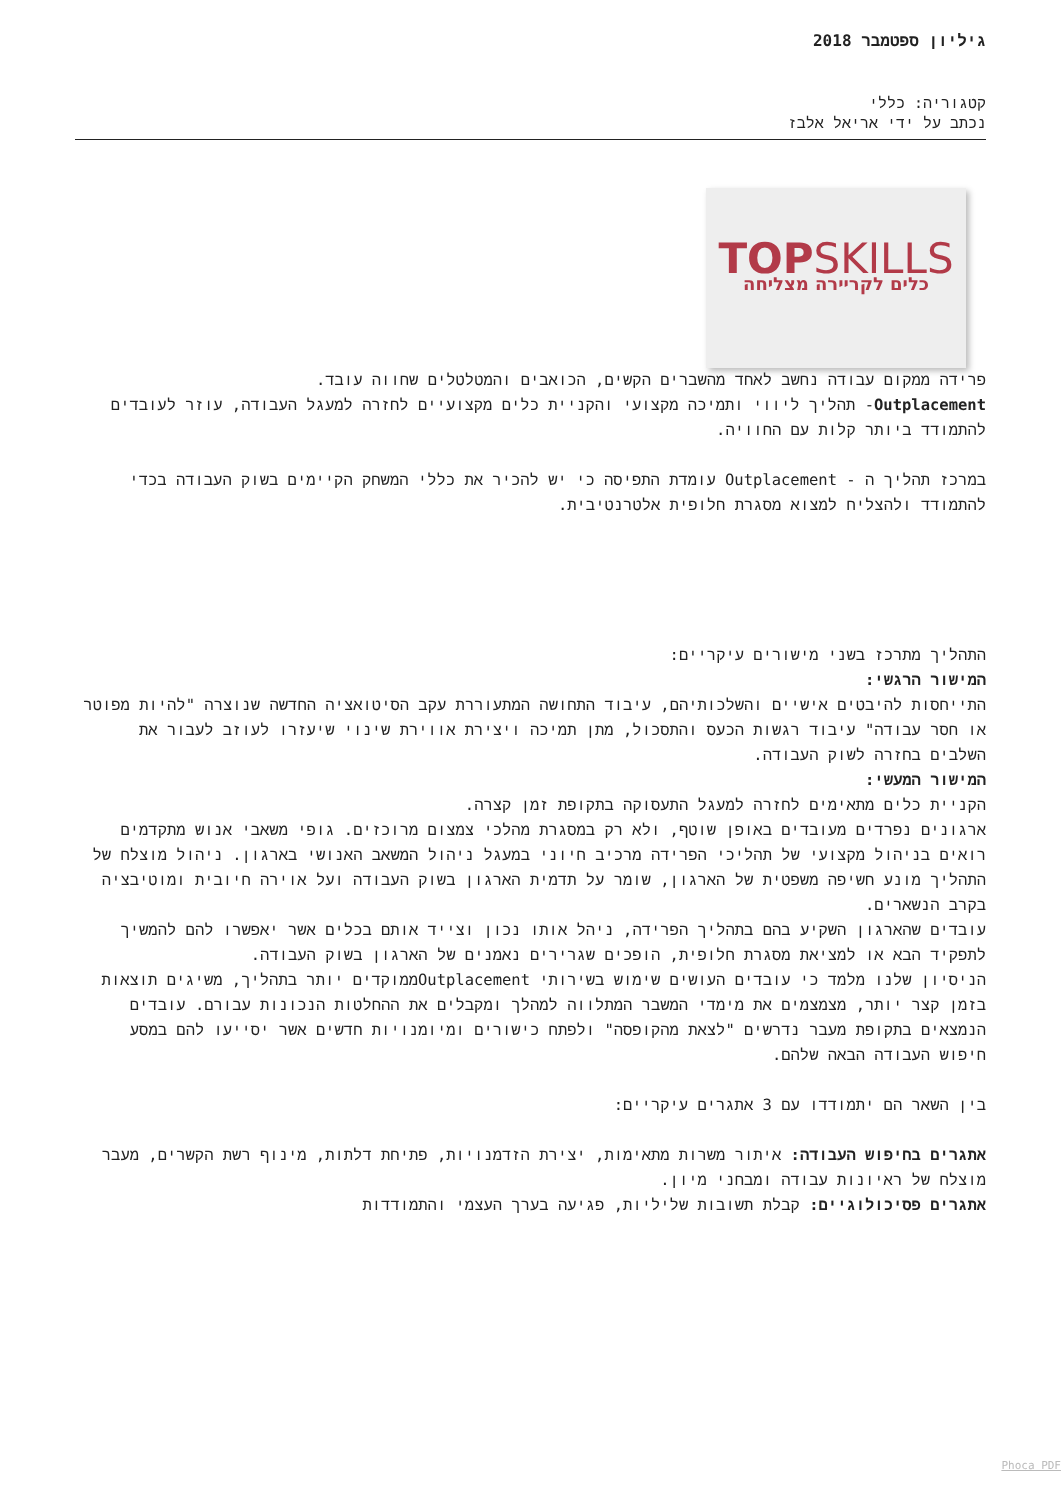גיליון ספטמבר 2018
קטגוריה: כללי
נכתב על ידי אריאל אלבז
TOPSKILLS
כלים לקריירה מצליחה
פרידה ממקום עבודה נחשב לאחד מהשברים הקשים, הכואבים והמטלטלים שחווה עובד.
Outplacement- תהליך ליווי ותמיכה מקצועי והקניית כלים מקצועיים לחזרה למעגל העבודה, עוזר לעובדים להתמודד ביותר קלות עם החוויה.
במרכז תהליך ה - Outplacement עומדת התפיסה כי יש להכיר את כללי המשחק הקיימים בשוק העבודה בכדי להתמודד ולהצליח למצוא מסגרת חלופית אלטרנטיבית.
התהליך מתרכז בשני מישורים עיקריים:
המישור הרגשי:
התייחסות להיבטים אישיים והשלכותיהם, עיבוד התחושה המתעוררת עקב הסיטואציה החדשה שנוצרה "להיות מפוטר או חסר עבודה" עיבוד רגשות הכעס והתסכול, מתן תמיכה ויצירת אווירת שינוי שיעזרו לעוזב לעבור את השלבים בחזרה לשוק העבודה.
המישור המעשי:
הקניית כלים מתאימים לחזרה למעגל התעסוקה בתקופת זמן קצרה.
ארגונים נפרדים מעובדים באופן שוטף, ולא רק במסגרת מהלכי צמצום מרוכזים. גופי משאבי אנוש מתקדמים רואים בניהול מקצועי של תהליכי הפרידה מרכיב חיוני במעגל ניהול המשאב האנושי בארגון. ניהול מוצלח של התהליך מונע חשיפה משפטית של הארגון, שומר על תדמית הארגון בשוק העבודה ועל אוירה חיובית ומוטיבציה בקרב הנשארים.
עובדים שהארגון השקיע בהם בתהליך הפרידה, ניהל אותו נכון וצייד אותם בכלים אשר יאפשרו להם להמשיך לתפקיד הבא או למציאת מסגרת חלופית, הופכים שגרירים נאמנים של הארגון בשוק העבודה.
הניסיון שלנו מלמד כי עובדים העושים שימוש בשירותי Outplacementממוקדים יותר בתהליך, משיגים תוצאות בזמן קצר יותר, מצמצמים את מימדי המשבר המתלווה למהלך ומקבלים את ההחלטות הנכונות עבורם. עובדים הנמצאים בתקופת מעבר נדרשים "לצאת מהקופסה" ולפתח כישורים ומיומנויות חדשים אשר יסייעו להם במסע חיפוש העבודה הבאה שלהם.
בין השאר הם יתמודדו עם 3 אתגרים עיקריים:
אתגרים בחיפוש העבודה: איתור משרות מתאימות, יצירת הזדמנויות, פתיחת דלתות, מינוף רשת הקשרים, מעבר מוצלח של ראיונות עבודה ומבחני מיון.
אתגרים פסיכולוגיים: קבלת תשובות שליליות, פגיעה בערך העצמי והתמודדות
Phoca PDF